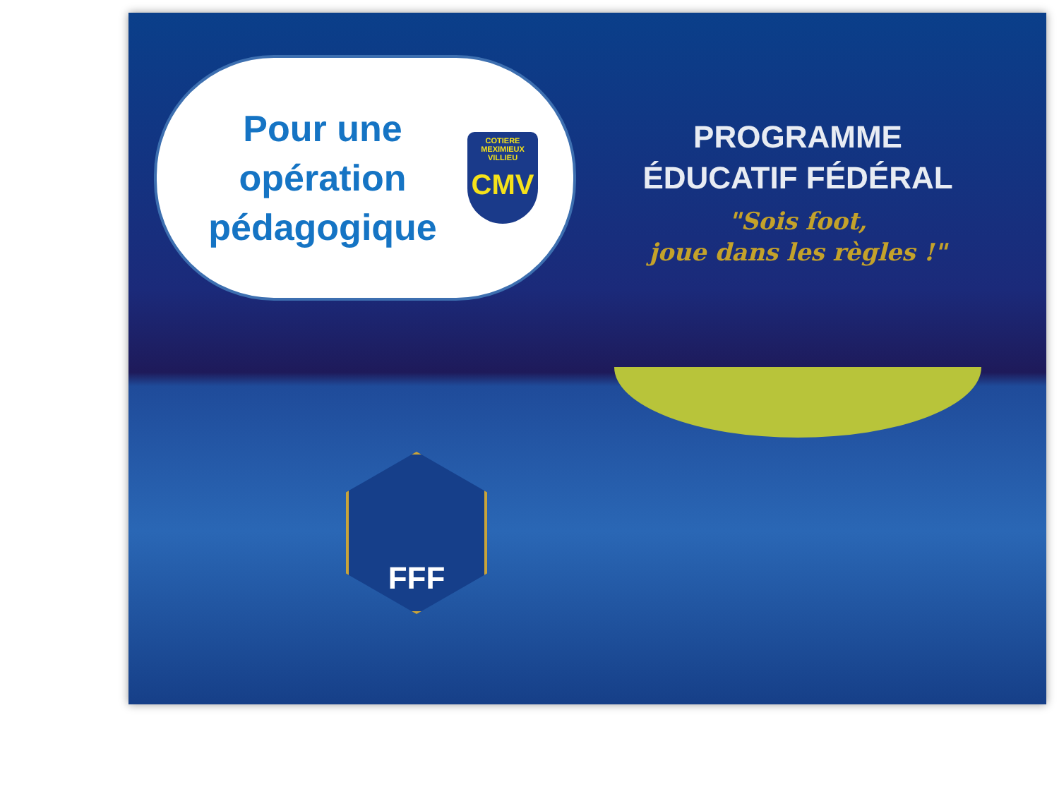Pour une opération pédagogique
COTIERE
MEXIMIEUX VILLIEU
CMV
PROGRAMME
ÉDUCATIF FÉDÉRAL
"Sois foot,
joue dans les règles !"
FFF